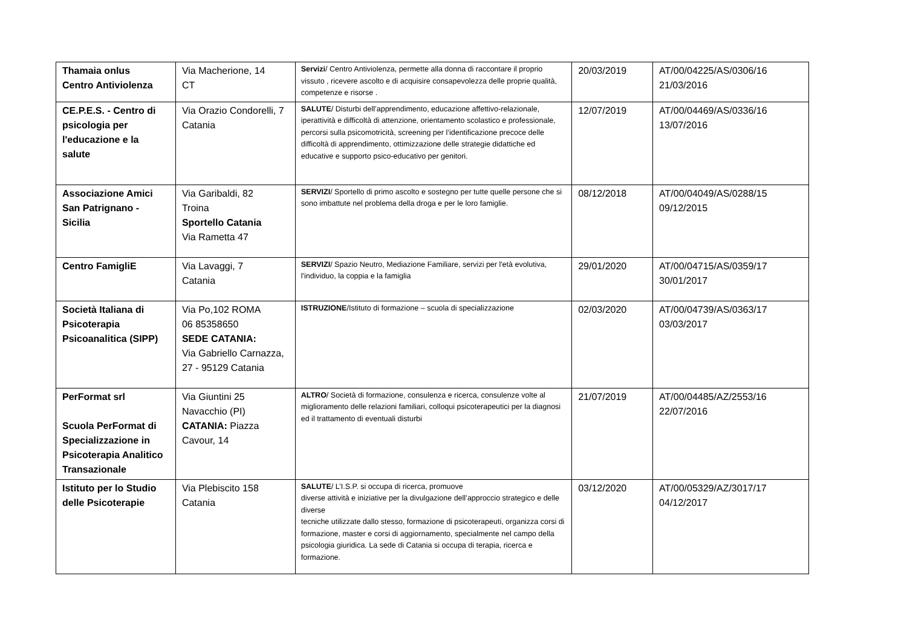| Thamaia onlus Centro Antiviolenza | Via Macherione, 14 CT | Servizi / Centro Antiviolenza, permette alla donna di raccontare il proprio vissuto , ricevere ascolto e di acquisire consapevolezza delle proprie qualità, competenze e risorse . | 20/03/2019 | AT/00/04225/AS/0306/16 21/03/2016 |
| CE.P.E.S. - Centro di psicologia per l'educazione e la salute | Via Orazio Condorelli, 7 Catania | SALUTE / Disturbi dell’apprendimento, educazione affettivo-relazionale, iperattività e difficoltà di attenzione, orientamento scolastico e professionale, percorsi sulla psicomotricità, screening per l’identificazione precoce delle difficoltà di apprendimento, ottimizzazione delle strategie didattiche ed educative e supporto psico-educativo per genitori. | 12/07/2019 | AT/00/04469/AS/0336/16 13/07/2016 |
| Associazione Amici San Patrignano - Sicilia | Via Garibaldi, 82 Troina Sportello Catania Via Rametta 47 | SERVIZI / Sportello di primo ascolto e sostegno per tutte quelle persone che si sono imbattute nel problema della droga e per le loro famiglie. | 08/12/2018 | AT/00/04049/AS/0288/15 09/12/2015 |
| Centro FamigliE | Via Lavaggi, 7 Catania | SERVIZI / Spazio Neutro, Mediazione Familiare, servizi per l'età evolutiva, l'individuo, la coppia e la famiglia | 29/01/2020 | AT/00/04715/AS/0359/17 30/01/2017 |
| Società Italiana di Psicoterapia Psicoanalitica (SIPP) | Via Po,102 ROMA 06 85358650 SEDE CATANIA: Via Gabriello Carnazza, 27 - 95129 Catania | ISTRUZIONE /Istituto di formazione – scuola di specializzazione | 02/03/2020 | AT/00/04739/AS/0363/17 03/03/2017 |
| PerFormat srl Scuola PerFormat di Specializzazione in Psicoterapia Analitico Transazionale | Via Giuntini 25 Navacchio (PI) CATANIA: Piazza Cavour, 14 | ALTRO / Società di formazione, consulenza e ricerca, consulenze volte al miglioramento delle relazioni familiari, colloqui psicoterapeutici per la diagnosi ed il trattamento di eventuali disturbi | 21/07/2019 | AT/00/04485/AZ/2553/16 22/07/2016 |
| Istituto per lo Studio delle Psicoterapie | Via Plebiscito 158 Catania | SALUTE / L’I.S.P. si occupa di ricerca, promuove diverse attività e iniziative per la divulgazione dell’approccio strategico e delle diverse tecniche utilizzate dallo stesso, formazione di psicoterapeuti, organizza corsi di formazione, master e corsi di aggiornamento, specialmente nel campo della psicologia giuridica. La sede di Catania si occupa di terapia, ricerca e formazione. | 03/12/2020 | AT/00/05329/AZ/3017/17 04/12/2017 |